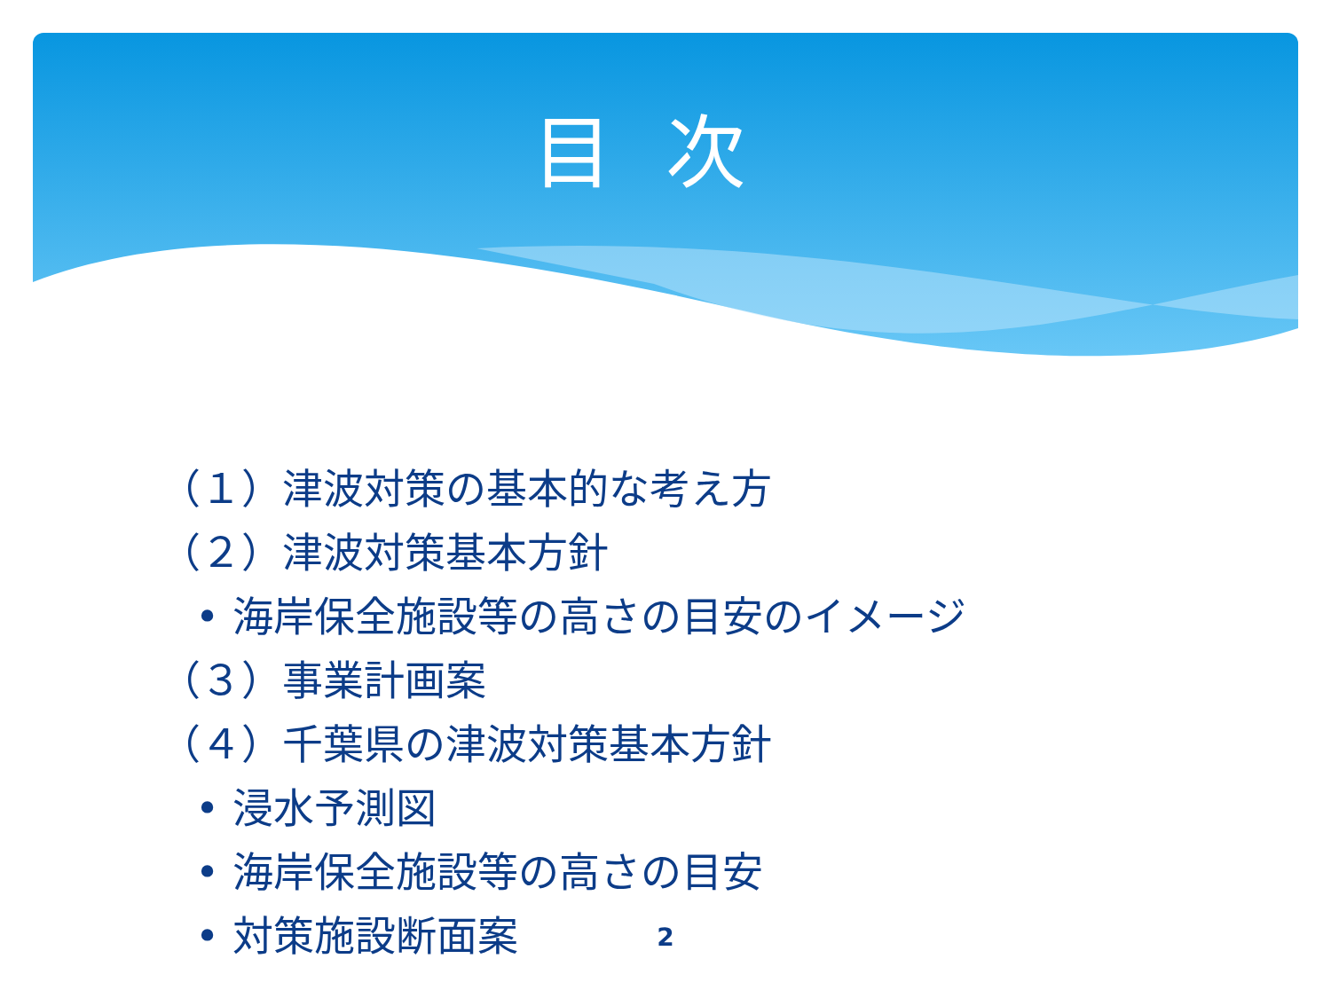目次
（１）津波対策の基本的な考え方
（２）津波対策基本方針
• 海岸保全施設等の高さの目安のイメージ
（３）事業計画案
（４）千葉県の津波対策基本方針
• 浸水予測図
• 海岸保全施設等の高さの目安
• 対策施設断面案
2